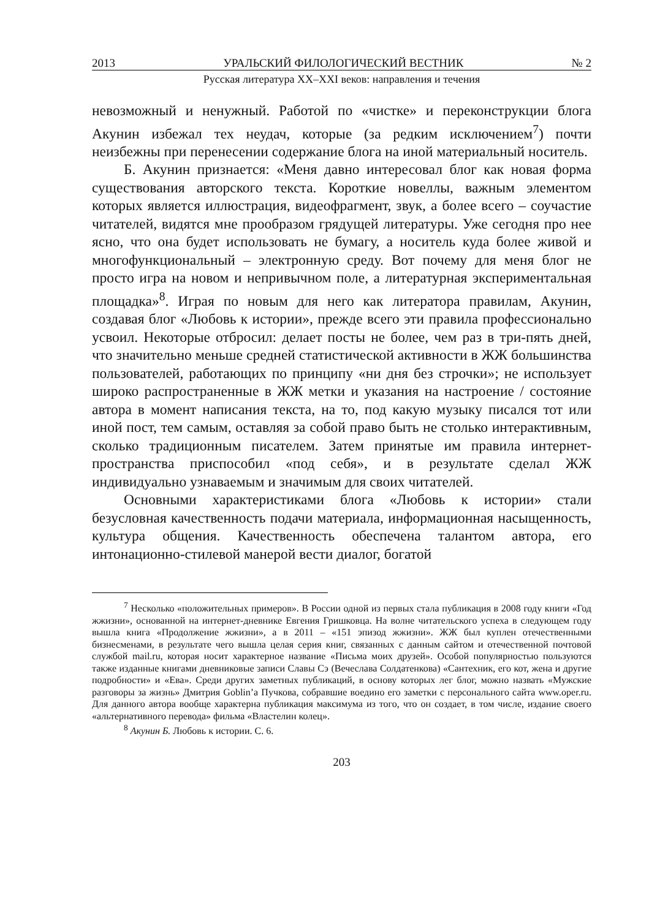2013 УРАЛЬСКИЙ ФИЛОЛОГИЧЕСКИЙ ВЕСТНИК № 2
Русская литература XX–XXI веков: направления и течения
невозможный и ненужный. Работой по «чистке» и переконструкции блога Акунин избежал тех неудач, которые (за редким исключением<sup>7</sup>) почти неизбежны при перенесении содержание блога на иной материальный носитель.
Б. Акунин признается: «Меня давно интересовал блог как новая форма существования авторского текста. Короткие новеллы, важным элементом которых является иллюстрация, видеофрагмент, звук, а более всего – соучастие читателей, видятся мне прообразом грядущей литературы. Уже сегодня про нее ясно, что она будет использовать не бумагу, а носитель куда более живой и многофункциональный – электронную среду. Вот почему для меня блог не просто игра на новом и непривычном поле, а литературная экспериментальная площадка»<sup>8</sup>. Играя по новым для него как литератора правилам, Акунин, создавая блог «Любовь к истории», прежде всего эти правила профессионально усвоил. Некоторые отбросил: делает посты не более, чем раз в три-пять дней, что значительно меньше средней статистической активности в ЖЖ большинства пользователей, работающих по принципу «ни дня без строчки»; не использует широко распространенные в ЖЖ метки и указания на настроение / состояние автора в момент написания текста, на то, под какую музыку писался тот или иной пост, тем самым, оставляя за собой право быть не столько интерактивным, сколько традиционным писателем. Затем принятые им правила интернет-пространства приспособил «под себя», и в результате сделал ЖЖ индивидуально узнаваемым и значимым для своих читателей.
Основными характеристиками блога «Любовь к истории» стали безусловная качественность подачи материала, информационная насыщенность, культура общения. Качественность обеспечена талантом автора, его интонационно-стилевой манерой вести диалог, богатой
<sup>7</sup> Несколько «положительных примеров». В России одной из первых стала публикация в 2008 году книги «Год жжизни», основанной на интернет-дневнике Евгения Гришковца. На волне читательского успеха в следующем году вышла книга «Продолжение жжизни», а в 2011 – «151 эпизод жжизни». ЖЖ был куплен отечественными бизнесменами, в результате чего вышла целая серия книг, связанных с данным сайтом и отечественной почтовой службой mail.ru, которая носит характерное название «Письма моих друзей». Особой популярностью пользуются также изданные книгами дневниковые записи Славы Сэ (Вечеслава Солдатенкова) «Сантехник, его кот, жена и другие подробности» и «Ева». Среди других заметных публикаций, в основу которых лег блог, можно назвать «Мужские разговоры за жизнь» Дмитрия Goblin’а Пучкова, собравшие воедино его заметки с персонального сайта www.oper.ru. Для данного автора вообще характерна публикация максимума из того, что он создает, в том числе, издание своего «альтернативного перевода» фильма «Властелин колец».
<sup>8</sup> Акунин Б. Любовь к истории. С. 6.
203